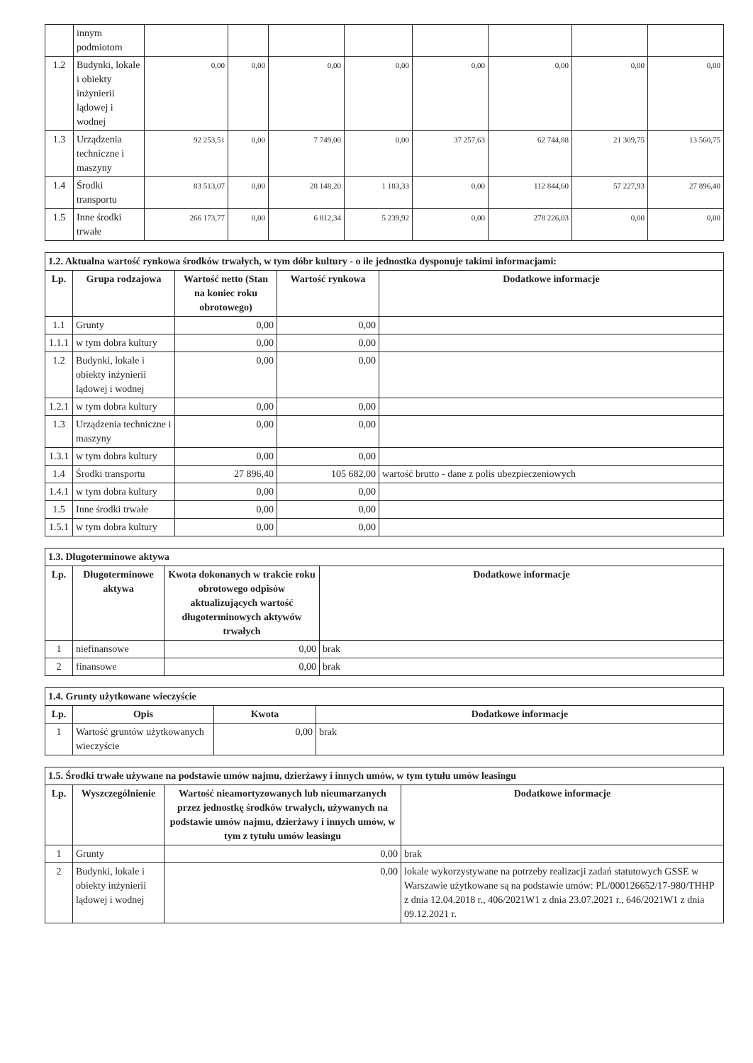| | innym podmiotom | | | | | | | | |
| 1.2 | Budynki, lokale i obiekty inżynierii lądowej i wodnej | 0,00 | 0,00 | 0,00 | 0,00 | 0,00 | 0,00 | 0,00 | 0,00 |
| 1.3 | Urządzenia techniczne i maszyny | 92 253,51 | 0,00 | 7 749,00 | 0,00 | 37 257,63 | 62 744,88 | 21 309,75 | 13 560,75 |
| 1.4 | Środki transportu | 83 513,07 | 0,00 | 28 148,20 | 1 183,33 | 0,00 | 112 844,60 | 57 227,93 | 27 896,40 |
| 1.5 | Inne środki trwałe | 266 173,77 | 0,00 | 6 812,34 | 5 239,92 | 0,00 | 278 226,03 | 0,00 | 0,00 |
| 1.2. Aktualna wartość rynkowa środków trwałych, w tym dóbr kultury - o ile jednostka dysponuje takimi informacjami: | | | | |
| --- | --- | --- | --- | --- |
| Lp. | Grupa rodzajowa | Wartość netto (Stan na koniec roku obrotowego) | Wartość rynkowa | Dodatkowe informacje |
| 1.1 | Grunty | 0,00 | 0,00 | |
| 1.1.1 | w tym dobra kultury | 0,00 | 0,00 | |
| 1.2 | Budynki, lokale i obiekty inżynierii lądowej i wodnej | 0,00 | 0,00 | |
| 1.2.1 | w tym dobra kultury | 0,00 | 0,00 | |
| 1.3 | Urządzenia techniczne i maszyny | 0,00 | 0,00 | |
| 1.3.1 | w tym dobra kultury | 0,00 | 0,00 | |
| 1.4 | Środki transportu | 27 896,40 | 105 682,00 | wartość brutto - dane z polis ubezpieczeniowych |
| 1.4.1 | w tym dobra kultury | 0,00 | 0,00 | |
| 1.5 | Inne środki trwałe | 0,00 | 0,00 | |
| 1.5.1 | w tym dobra kultury | 0,00 | 0,00 | |
| 1.3. Długoterminowe aktywa | | | |
| --- | --- | --- | --- |
| Lp. | Długoterminowe aktywa | Kwota dokonanych w trakcie roku obrotowego odpisów aktualizujących wartość długoterminowych aktywów trwałych | Dodatkowe informacje |
| 1 | niefinansowe | 0,00 | brak |
| 2 | finansowe | 0,00 | brak |
| 1.4. Grunty użytkowane wieczyście | | | |
| --- | --- | --- | --- |
| Lp. | Opis | Kwota | Dodatkowe informacje |
| 1 | Wartość gruntów użytkowanych wieczyście | 0,00 | brak |
| 1.5. Środki trwałe używane na podstawie umów najmu, dzierżawy i innych umów, w tym tytułu umów leasingu | | | |
| --- | --- | --- | --- |
| Lp. | Wyszczególnienie | Wartość nieamortyzowanych lub nieumarzanych przez jednostkę środków trwałych, używanych na podstawie umów najmu, dzierżawy i innych umów, w tym z tytułu umów leasingu | Dodatkowe informacje |
| 1 | Grunty | 0,00 | brak |
| 2 | Budynki, lokale i obiekty inżynierii lądowej i wodnej | 0,00 | lokale wykorzystywane na potrzeby realizacji zadań statutowych GSSE w Warszawie użytkowane są na podstawie umów: PL/000126652/17-980/THHP z dnia 12.04.2018 r., 406/2021W1 z dnia 23.07.2021 r., 646/2021W1 z dnia 09.12.2021 r. |